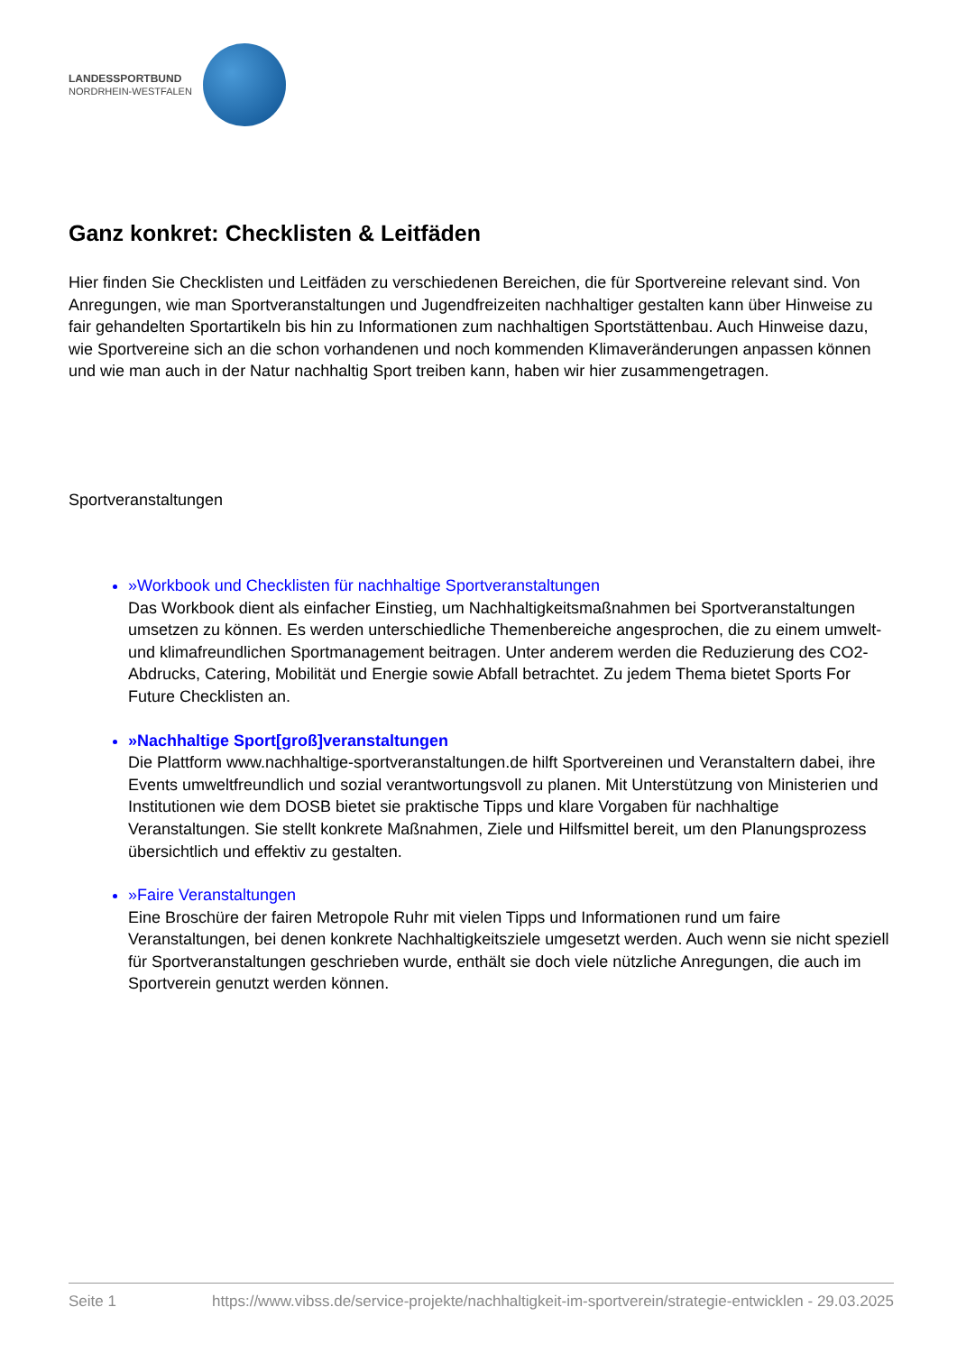LANDESSPORTBUND
NORDRHEIN-WESTFALEN
Ganz konkret: Checklisten & Leitfäden
Hier finden Sie Checklisten und Leitfäden zu verschiedenen Bereichen, die für Sportvereine relevant sind. Von Anregungen, wie man Sportveranstaltungen und Jugendfreizeiten nachhaltiger gestalten kann über Hinweise zu fair gehandelten Sportartikeln bis hin zu Informationen zum nachhaltigen Sportstättenbau. Auch Hinweise dazu, wie Sportvereine sich an die schon vorhandenen und noch kommenden Klimaveränderungen anpassen können und wie man auch in der Natur nachhaltig Sport treiben kann, haben wir hier zusammengetragen.
Sportveranstaltungen
»Workbook und Checklisten für nachhaltige Sportveranstaltungen
Das Workbook dient als einfacher Einstieg, um Nachhaltigkeitsmaßnahmen bei Sportveranstaltungen umsetzen zu können. Es werden unterschiedliche Themenbereiche angesprochen, die zu einem umwelt- und klimafreundlichen Sportmanagement beitragen. Unter anderem werden die Reduzierung des CO2-Abdrucks, Catering, Mobilität und Energie sowie Abfall betrachtet. Zu jedem Thema bietet Sports For Future Checklisten an.
»Nachhaltige Sport[groß]veranstaltungen
Die Plattform www.nachhaltige-sportveranstaltungen.de hilft Sportvereinen und Veranstaltern dabei, ihre Events umweltfreundlich und sozial verantwortungsvoll zu planen. Mit Unterstützung von Ministerien und Institutionen wie dem DOSB bietet sie praktische Tipps und klare Vorgaben für nachhaltige Veranstaltungen. Sie stellt konkrete Maßnahmen, Ziele und Hilfsmittel bereit, um den Planungsprozess übersichtlich und effektiv zu gestalten.
»Faire Veranstaltungen
Eine Broschüre der fairen Metropole Ruhr mit vielen Tipps und Informationen rund um faire Veranstaltungen, bei denen konkrete Nachhaltigkeitsziele umgesetzt werden. Auch wenn sie nicht speziell für Sportveranstaltungen geschrieben wurde, enthält sie doch viele nützliche Anregungen, die auch im Sportverein genutzt werden können.
Seite 1 https://www.vibss.de/service-projekte/nachhaltigkeit-im-sportverein/strategie-entwicklen - 29.03.2025